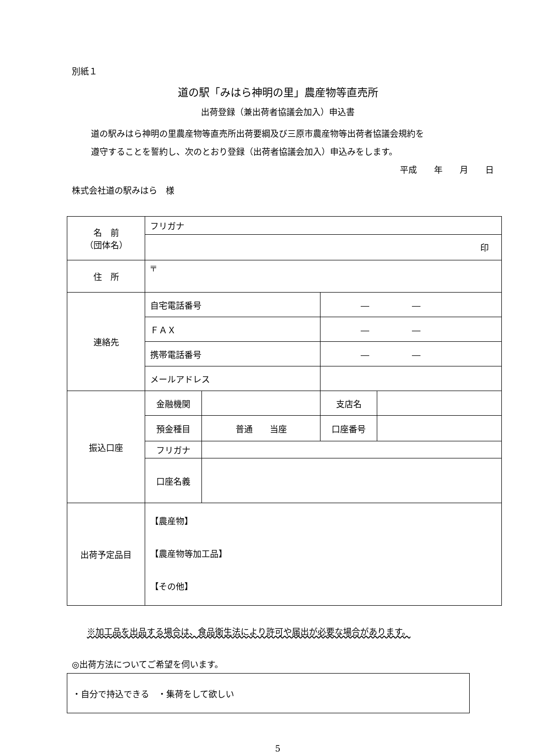別紙１
道の駅「みはら神明の里」農産物等直売所
出荷登録（兼出荷者協議会加入）申込書
道の駅みはら神明の里農産物等直売所出荷要綱及び三原市農産物等出荷者協議会規約を
遵守することを誓約し、次のとおり登録（出荷者協議会加入）申込みをします。
平成　　年　　月　　日
株式会社道の駅みはら　様
| 名 前 （団体名） | フリガナ | | | |
| | 印 | | | |
| 住 所 | 〒 | | | |
| 連絡先 | 自宅電話番号 | | ― ― | |
| | ＦＡＸ | | ― ― | |
| | 携帯電話番号 | | ― ― | |
| | メールアドレス | | | |
| 振込口座 | 金融機関 | | 支店名 | |
| | 預金種目 | 普通 当座 | 口座番号 | |
| | フリガナ | | | |
| | 口座名義 | | | |
| 出荷予定品目 | 【農産物】 【農産物等加工品】 【その他】 | | | |
※加工品を出品する場合は、食品衛生法により許可や届出が必要な場合があります。
◎出荷方法についてご希望を伺います。
・自分で持込できる　・集荷をして欲しい
5